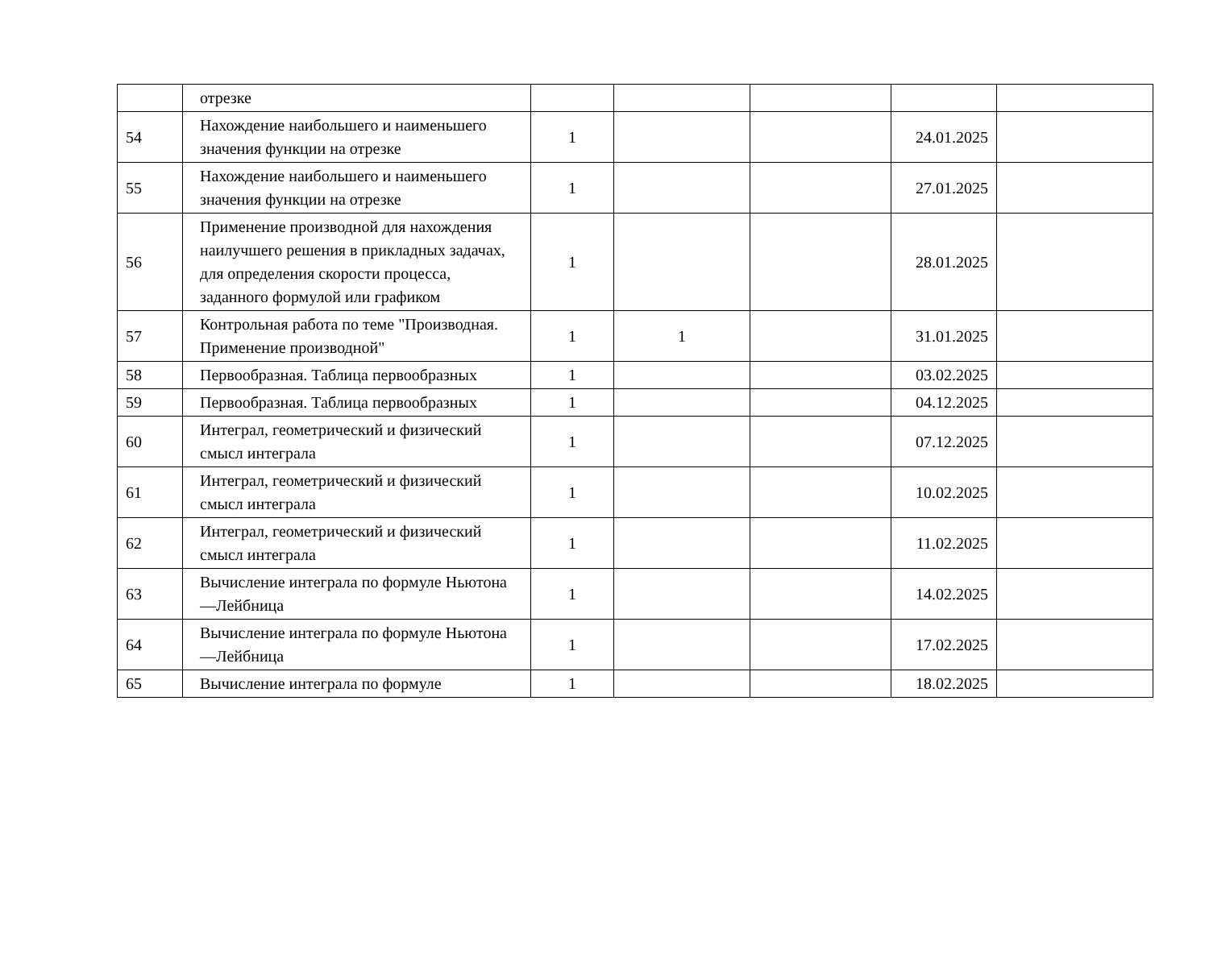| | отрезке | | | | | |
| 54 | Нахождение наибольшего и наименьшего значения функции на отрезке | 1 | | | 24.01.2025 | |
| 55 | Нахождение наибольшего и наименьшего значения функции на отрезке | 1 | | | 27.01.2025 | |
| 56 | Применение производной для нахождения наилучшего решения в прикладных задачах, для определения скорости процесса, заданного формулой или графиком | 1 | | | 28.01.2025 | |
| 57 | Контрольная работа по теме "Производная. Применение производной" | 1 | 1 | | 31.01.2025 | |
| 58 | Первообразная. Таблица первообразных | 1 | | | 03.02.2025 | |
| 59 | Первообразная. Таблица первообразных | 1 | | | 04.12.2025 | |
| 60 | Интеграл, геометрический и физический смысл интеграла | 1 | | | 07.12.2025 | |
| 61 | Интеграл, геометрический и физический смысл интеграла | 1 | | | 10.02.2025 | |
| 62 | Интеграл, геометрический и физический смысл интеграла | 1 | | | 11.02.2025 | |
| 63 | Вычисление интеграла по формуле Ньютона—Лейбница | 1 | | | 14.02.2025 | |
| 64 | Вычисление интеграла по формуле Ньютона—Лейбница | 1 | | | 17.02.2025 | |
| 65 | Вычисление интеграла по формуле | 1 | | | 18.02.2025 | |